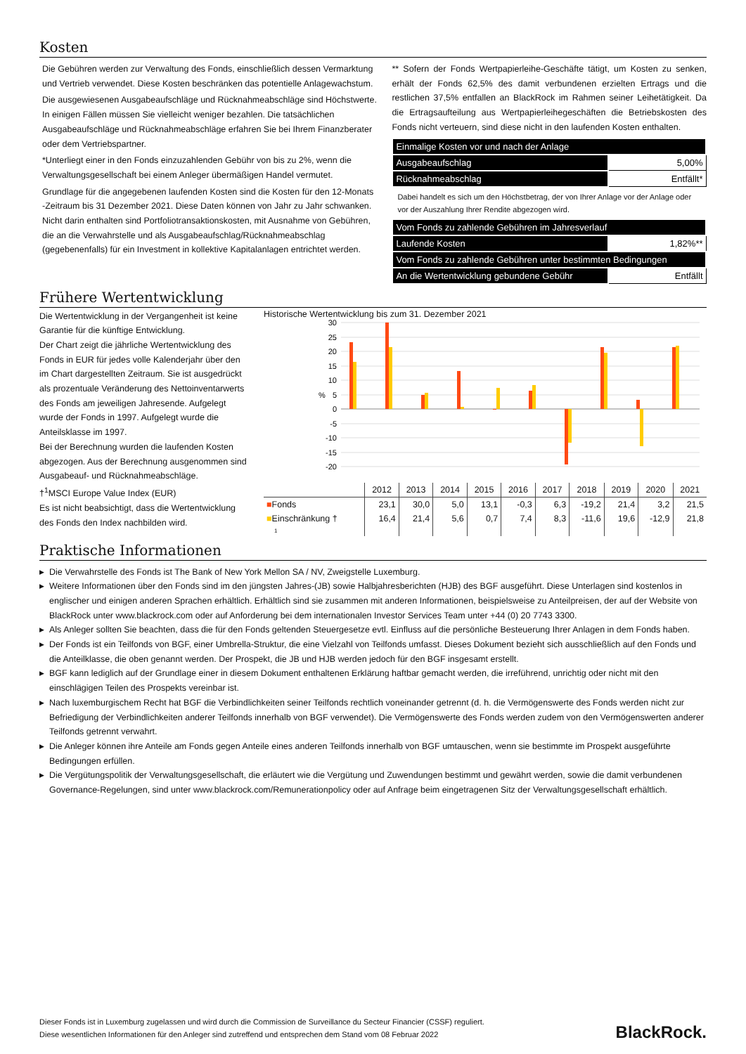Kosten
Die Gebühren werden zur Verwaltung des Fonds, einschließlich dessen Vermarktung und Vertrieb verwendet. Diese Kosten beschränken das potentielle Anlagewachstum.
Die ausgewiesenen Ausgabeaufschläge und Rücknahmeabschläge sind Höchstwerte. In einigen Fällen müssen Sie vielleicht weniger bezahlen. Die tatsächlichen Ausgabeaufschläge und Rücknahmeabschläge erfahren Sie bei Ihrem Finanzberater oder dem Vertriebspartner.
*Unterliegt einer in den Fonds einzuzahlenden Gebühr von bis zu 2%, wenn die Verwaltungsgesellschaft bei einem Anleger übermäßigen Handel vermutet.
Grundlage für die angegebenen laufenden Kosten sind die Kosten für den 12-Monats -Zeitraum bis 31 Dezember 2021. Diese Daten können von Jahr zu Jahr schwanken. Nicht darin enthalten sind Portfoliotransaktionskosten, mit Ausnahme von Gebühren, die an die Verwahrstelle und als Ausgabeaufschlag/Rücknahmeabschlag (gegebenenfalls) für ein Investment in kollektive Kapitalanlagen entrichtet werden.
** Sofern der Fonds Wertpapierleihe-Geschäfte tätigt, um Kosten zu senken, erhält der Fonds 62,5% des damit verbundenen erzielten Ertrags und die restlichen 37,5% entfallen an BlackRock im Rahmen seiner Leihetätigkeit. Da die Ertragsaufteilung aus Wertpapierleihegeschäften die Betriebskosten des Fonds nicht verteuern, sind diese nicht in den laufenden Kosten enthalten.
| Einmalige Kosten vor und nach der Anlage | |
| Ausgabeaufschlag | 5,00% |
| Rücknahmeabschlag | Entfällt* |
Dabei handelt es sich um den Höchstbetrag, der von Ihrer Anlage vor der Anlage oder vor der Auszahlung Ihrer Rendite abgezogen wird.
| Vom Fonds zu zahlende Gebühren im Jahresverlauf | |
| Laufende Kosten | 1,82%** |
| Vom Fonds zu zahlende Gebühren unter bestimmten Bedingungen | |
| An die Wertentwicklung gebundene Gebühr | Entfällt |
Frühere Wertentwicklung
Die Wertentwicklung in der Vergangenheit ist keine Garantie für die künftige Entwicklung.
Der Chart zeigt die jährliche Wertentwicklung des Fonds in EUR für jedes volle Kalenderjahr über den im Chart dargestellten Zeitraum. Sie ist ausgedrückt als prozentuale Veränderung des Nettoinventarwerts des Fonds am jeweiligen Jahresende. Aufgelegt wurde der Fonds in 1997. Aufgelegt wurde die Anteilsklasse im 1997.
Bei der Berechnung wurden die laufenden Kosten abgezogen. Aus der Berechnung ausgenommen sind Ausgabeauf- und Rücknahmeabschläge.
†<sup>1</sup>MSCI Europe Value Index (EUR)
Es ist nicht beabsichtigt, dass die Wertentwicklung des Fonds den Index nachbilden wird.
Historische Wertentwicklung bis zum 31. Dezember 2021
30
25
20
15
10
5
0
-5
-10
-15
-20
%
| | 2012 | 2013 | 2014 | 2015 | 2016 | 2017 | 2018 | 2019 | 2020 | 2021 |
| --- | --- | --- | --- | --- | --- | --- | --- | --- | --- | --- |
| ■ Fonds | 23,1 | 30,0 | 5,0 | 13,1 | -0,3 | 6,3 | -19,2 | 21,4 | 3,2 | 21,5 |
| ■ Einschränkung † | 16,4 | 21,4 | 5,6 | 0,7 | 7,4 | 8,3 | -11,6 | 19,6 | -12,9 | 21,8 |
| 1 | | | | | | | | | | |
Praktische Informationen
▶ Die Verwahrstelle des Fonds ist The Bank of New York Mellon SA / NV, Zweigstelle Luxemburg.
▶ Weitere Informationen über den Fonds sind im den jüngsten Jahres-(JB) sowie Halbjahresberichten (HJB) des BGF ausgeführt. Diese Unterlagen sind kostenlos in englischer und einigen anderen Sprachen erhältlich. Erhältlich sind sie zusammen mit anderen Informationen, beispielsweise zu Anteilpreisen, der auf der Website von BlackRock unter www.blackrock.com oder auf Anforderung bei dem internationalen Investor Services Team unter +44 (0) 20 7743 3300.
▶ Als Anleger sollten Sie beachten, dass die für den Fonds geltenden Steuergesetze evtl. Einfluss auf die persönliche Besteuerung Ihrer Anlagen in dem Fonds haben.
▶ Der Fonds ist ein Teilfonds von BGF, einer Umbrella-Struktur, die eine Vielzahl von Teilfonds umfasst. Dieses Dokument bezieht sich ausschließlich auf den Fonds und die Anteilklasse, die oben genannt werden. Der Prospekt, die JB und HJB werden jedoch für den BGF insgesamt erstellt.
▶ BGF kann lediglich auf der Grundlage einer in diesem Dokument enthaltenen Erklärung haftbar gemacht werden, die irreführend, unrichtig oder nicht mit den einschlägigen Teilen des Prospekts vereinbar ist.
▶ Nach luxemburgischem Recht hat BGF die Verbindlichkeiten seiner Teilfonds rechtlich voneinander getrennt (d. h. die Vermögenswerte des Fonds werden nicht zur Befriedigung der Verbindlichkeiten anderer Teilfonds innerhalb von BGF verwendet). Die Vermögenswerte des Fonds werden zudem von den Vermögenswerten anderer Teilfonds getrennt verwahrt.
▶ Die Anleger können ihre Anteile am Fonds gegen Anteile eines anderen Teilfonds innerhalb von BGF umtauschen, wenn sie bestimmte im Prospekt ausgeführte Bedingungen erfüllen.
▶ Die Vergütungspolitik der Verwaltungsgesellschaft, die erläutert wie die Vergütung und Zuwendungen bestimmt und gewährt werden, sowie die damit verbundenen Governance-Regelungen, sind unter www.blackrock.com/Remunerationpolicy oder auf Anfrage beim eingetragenen Sitz der Verwaltungsgesellschaft erhältlich.
Dieser Fonds ist in Luxemburg zugelassen und wird durch die Commission de Surveillance du Secteur Financier (CSSF) reguliert.
Diese wesentlichen Informationen für den Anleger sind zutreffend und entsprechen dem Stand vom 08 Februar 2022
BlackRock.